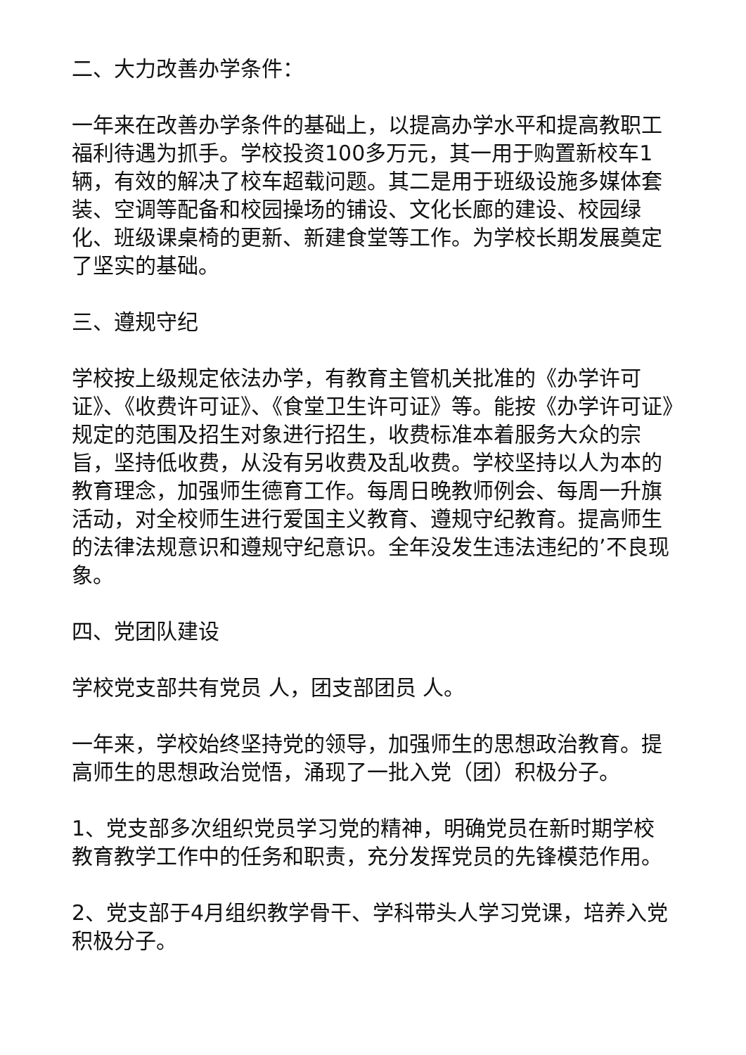二、大力改善办学条件：
一年来在改善办学条件的基础上，以提高办学水平和提高教职工福利待遇为抓手。学校投资100多万元，其一用于购置新校车1辆，有效的解决了校车超载问题。其二是用于班级设施多媒体套装、空调等配备和校园操场的铺设、文化长廊的建设、校园绿化、班级课桌椅的更新、新建食堂等工作。为学校长期发展奠定了坚实的基础。
三、遵规守纪
学校按上级规定依法办学，有教育主管机关批准的《办学许可证》、《收费许可证》、《食堂卫生许可证》等。能按《办学许可证》规定的范围及招生对象进行招生，收费标准本着服务大众的宗旨，坚持低收费，从没有另收费及乱收费。学校坚持以人为本的教育理念，加强师生德育工作。每周日晚教师例会、每周一升旗活动，对全校师生进行爱国主义教育、遵规守纪教育。提高师生的法律法规意识和遵规守纪意识。全年没发生违法违纪的’不良现象。
四、党团队建设
学校党支部共有党员 人，团支部团员 人。
一年来，学校始终坚持党的领导，加强师生的思想政治教育。提高师生的思想政治觉悟，涌现了一批入党（团）积极分子。
1、党支部多次组织党员学习党的精神，明确党员在新时期学校教育教学工作中的任务和职责，充分发挥党员的先锋模范作用。
2、党支部于4月组织教学骨干、学科带头人学习党课，培养入党积极分子。